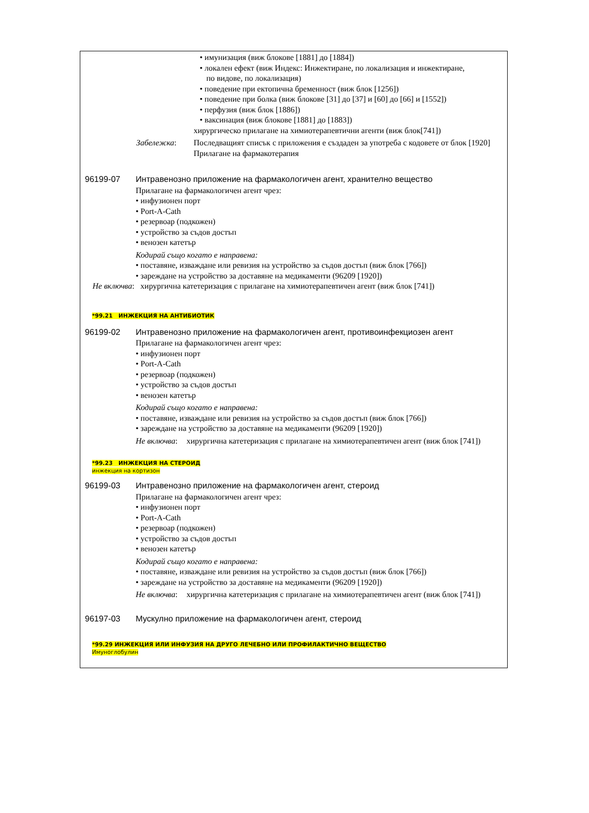• имунизация (виж блокове [1881] до [1884])
• локален ефект (виж Индекс: Инжектиране, по локализация и инжектиране,
по видове, по локализация)
• поведение при ектопична бременност (виж блок [1256])
• поведение при болка (виж блокове [31] до [37] и [60] до [66] и [1552])
• перфузия (виж блок [1886])
• ваксинация (виж блокове [1881] до [1883])
хирургическо прилагане на химиотерапевтични агенти (виж блок[741])
Забележка: Последващият списък с приложения е създаден за употреба с кодовете от блок [1920] Прилагане на фармакотерапия
96199-07 Интравенозно приложение на фармакологичен агент, хранително вещество
Прилагане на фармакологичен агент чрез:
• инфузионен порт
• Port-A-Cath
• резервоар (подкожен)
• устройство за съдов достъп
• венозен катетър
Кодирай също когато е направена:
• поставяне, изваждане или ревизия на устройство за съдов достъп (виж блок [766])
• зареждане на устройство за доставяне на медикаменти (96209 [1920])
Не включва: хирургична катетеризация с прилагане на химиотерапевтичен агент (виж блок [741])
*99.21 ИНЖЕКЦИЯ НА АНТИБИОТИК
96199-02 Интравенозно приложение на фармакологичен агент, противоинфекциозен агент
Прилагане на фармакологичен агент чрез:
• инфузионен порт
• Port-A-Cath
• резервоар (подкожен)
• устройство за съдов достъп
• венозен катетър
Кодирай също когато е направена:
• поставяне, изваждане или ревизия на устройство за съдов достъп (виж блок [766])
• зареждане на устройство за доставяне на медикаменти (96209 [1920])
Не включва: хирургична катетеризация с прилагане на химиотерапевтичен агент (виж блок [741])
*99.23 ИНЖЕКЦИЯ НА СТЕРОИД
инжекция на кортизон
96199-03 Интравенозно приложение на фармакологичен агент, стероид
Прилагане на фармакологичен агент чрез:
• инфузионен порт
• Port-A-Cath
• резервоар (подкожен)
• устройство за съдов достъп
• венозен катетър
Кодирай също когато е направена:
• поставяне, изваждане или ревизия на устройство за съдов достъп (виж блок [766])
• зареждане на устройство за доставяне на медикаменти (96209 [1920])
Не включва: хирургична катетеризация с прилагане на химиотерапевтичен агент (виж блок [741])
96197-03 Мускулно приложение на фармакологичен агент, стероид
*99.29 ИНЖЕКЦИЯ ИЛИ ИНФУЗИЯ НА ДРУГО ЛЕЧЕБНО ИЛИ ПРОФИЛАКТИЧНО ВЕЩЕСТВО
Имуноглобулин